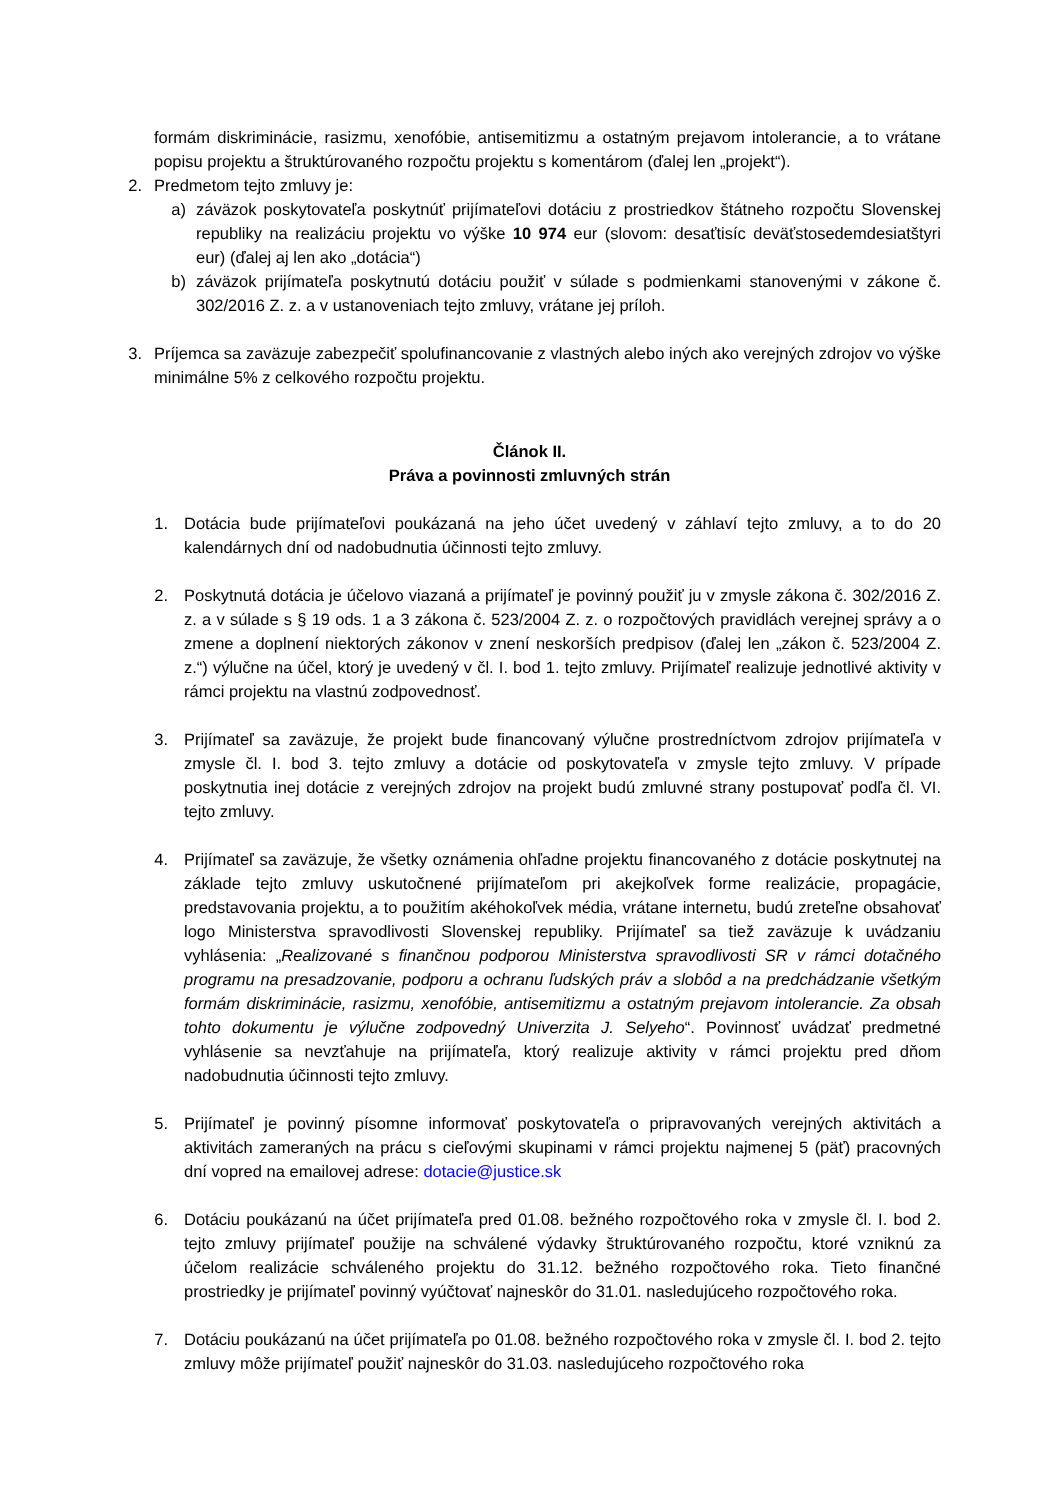formám diskriminácie, rasizmu, xenofóbie, antisemitizmu a ostatným prejavom intolerancie, a to vrátane popisu projektu a štruktúrovaného rozpočtu projektu s komentárom (ďalej len „projekt“).
2. Predmetom tejto zmluvy je:
a) záväzok poskytovateľa poskytnúť prijímateľovi dotáciu z prostriedkov štátneho rozpočtu Slovenskej republiky na realizáciu projektu vo výške 10 974 eur (slovom: desaťtisíc deväťstosedemdesiatštyri eur) (ďalej aj len ako „dotácia“)
b) záväzok prijímateľa poskytnutú dotáciu použiť v súlade s podmienkami stanovenými v zákone č. 302/2016 Z. z. a v ustanoveniach tejto zmluvy, vrátane jej príloh.
3. Príjemca sa zaväzuje zabezpečiť spolufinancovanie z vlastných alebo iných ako verejných zdrojov vo výške minimálne 5% z celkového rozpočtu projektu.
Článok II.
Práva a povinnosti zmluvných strán
1. Dotácia bude prijímateľovi poukázaná na jeho účet uvedený v záhlaví tejto zmluvy, a to do 20 kalendárnych dní od nadobudnutia účinnosti tejto zmluvy.
2. Poskytnutá dotácia je účelovo viazaná a prijímateľ je povinný použiť ju v zmysle zákona č. 302/2016 Z. z. a v súlade s § 19 ods. 1 a 3 zákona č. 523/2004 Z. z. o rozpočtových pravidlách verejnej správy a o zmene a doplnení niektorých zákonov v znení neskorších predpisov (ďalej len „zákon č. 523/2004 Z. z.“) výlučne na účel, ktorý je uvedený v čl. I. bod 1. tejto zmluvy. Prijímateľ realizuje jednotlivé aktivity v rámci projektu na vlastnú zodpovednosť.
3. Prijímateľ sa zaväzuje, že projekt bude financovaný výlučne prostredníctvom zdrojov prijímateľa v zmysle čl. I. bod 3. tejto zmluvy a dotácie od poskytovateľa v zmysle tejto zmluvy. V prípade poskytnutia inej dotácie z verejných zdrojov na projekt budú zmluvné strany postupovať podľa čl. VI. tejto zmluvy.
4. Prijímateľ sa zaväzuje, že všetky oznámenia ohľadne projektu financovaného z dotácie poskytnutej na základe tejto zmluvy uskutočnené prijímateľom pri akejkoľvek forme realizácie, propagácie, predstavovania projektu, a to použitím akéhokoľvek média, vrátane internetu, budú zreteľne obsahovať logo Ministerstva spravodlivosti Slovenskej republiky. Prijímateľ sa tiež zaväzuje k uvádzaniu vyhlásenia: „Realizované s finančnou podporou Ministerstva spravodlivosti SR v rámci dotačného programu na presadzovanie, podporu a ochranu ľudských práv a slobôd a na predchádzanie všetkým formám diskriminácie, rasizmu, xenofóbie, antisemitizmu a ostatným prejavom intolerancie. Za obsah tohto dokumentu je výlučne zodpovedný Univerzita J. Selyeho“. Povinnosť uvádzať predmetné vyhlásenie sa nevzťahuje na prijímateľa, ktorý realizuje aktivity v rámci projektu pred dňom nadobudnutia účinnosti tejto zmluvy.
5. Prijímateľ je povinný písomne informovať poskytovateľa o pripravovaných verejných aktivitách a aktivitách zameraných na prácu s cieľovými skupinami v rámci projektu najmenej 5 (päť) pracovných dní vopred na emailovej adrese: dotacie@justice.sk
6. Dotáciu poukázanú na účet prijímateľa pred 01.08. bežného rozpočtového roka v zmysle čl. I. bod 2. tejto zmluvy prijímateľ použije na schválené výdavky štruktúrovaného rozpočtu, ktoré vzniknú za účelom realizácie schváleného projektu do 31.12. bežného rozpočtového roka. Tieto finančné prostriedky je prijímateľ povinný vyúčtovať najneskôr do 31.01. nasledujúceho rozpočtového roka.
7. Dotáciu poukázanú na účet prijímateľa po 01.08. bežného rozpočtového roka v zmysle čl. I. bod 2. tejto zmluvy môže prijímateľ použiť najneskôr do 31.03. nasledujúceho rozpočtového roka